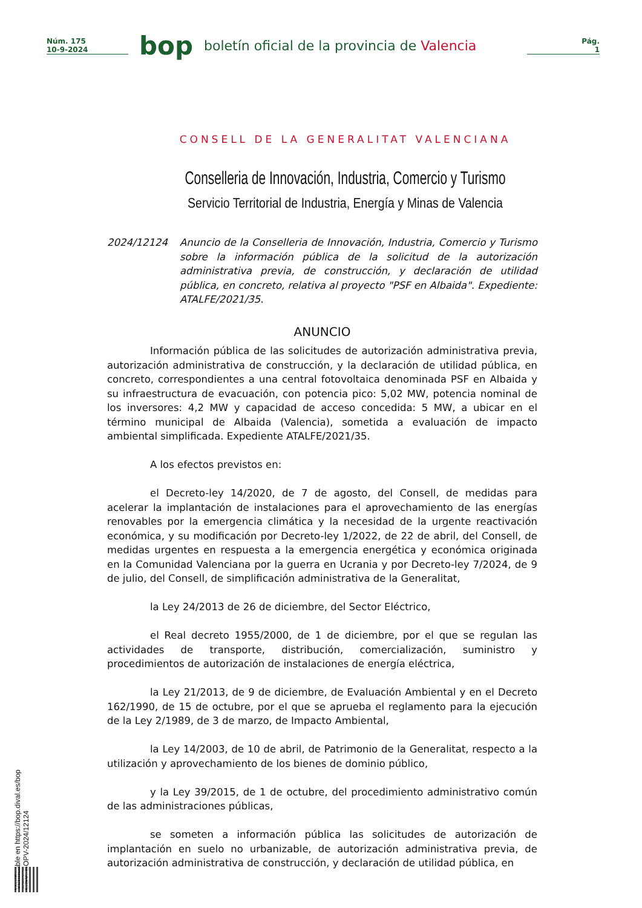Núm. 175
10-9-2024
bop
boletín oficial de la provincia de Valencia
Pág.
1
CONSELL DE LA GENERALITAT VALENCIANA
Conselleria de Innovación, Industria, Comercio y Turismo
Servicio Territorial de Industria, Energía y Minas de Valencia
2024/12124 Anuncio de la Conselleria de Innovación, Industria, Comercio y Turismo sobre la información pública de la solicitud de la autorización administrativa previa, de construcción, y declaración de utilidad pública, en concreto, relativa al proyecto "PSF en Albaida". Expediente: ATALFE/2021/35.
ANUNCIO
Información pública de las solicitudes de autorización administrativa previa, autorización administrativa de construcción, y la declaración de utilidad pública, en concreto, correspondientes a una central fotovoltaica denominada PSF en Albaida y su infraestructura de evacuación, con potencia pico: 5,02 MW, potencia nominal de los inversores: 4,2 MW y capacidad de acceso concedida: 5 MW, a ubicar en el término municipal de Albaida (Valencia), sometida a evaluación de impacto ambiental simplificada. Expediente ATALFE/2021/35.
A los efectos previstos en:
el Decreto-ley 14/2020, de 7 de agosto, del Consell, de medidas para acelerar la implantación de instalaciones para el aprovechamiento de las energías renovables por la emergencia climática y la necesidad de la urgente reactivación económica, y su modificación por Decreto-ley 1/2022, de 22 de abril, del Consell, de medidas urgentes en respuesta a la emergencia energética y económica originada en la Comunidad Valenciana por la guerra en Ucrania y por Decreto-ley 7/2024, de 9 de julio, del Consell, de simplificación administrativa de la Generalitat,
la Ley 24/2013 de 26 de diciembre, del Sector Eléctrico,
el Real decreto 1955/2000, de 1 de diciembre, por el que se regulan las actividades de transporte, distribución, comercialización, suministro y procedimientos de autorización de instalaciones de energía eléctrica,
la Ley 21/2013, de 9 de diciembre, de Evaluación Ambiental y en el Decreto 162/1990, de 15 de octubre, por el que se aprueba el reglamento para la ejecución de la Ley 2/1989, de 3 de marzo, de Impacto Ambiental,
la Ley 14/2003, de 10 de abril, de Patrimonio de la Generalitat, respecto a la utilización y aprovechamiento de los bienes de dominio público,
y la Ley 39/2015, de 1 de octubre, del procedimiento administrativo común de las administraciones públicas,
se someten a información pública las solicitudes de autorización de implantación en suelo no urbanizable, de autorización administrativa previa, de autorización administrativa de construcción, y declaración de utilidad pública, en
Verificable en https://bop.dival.es/bop
CSV: BOPV-2024/12124